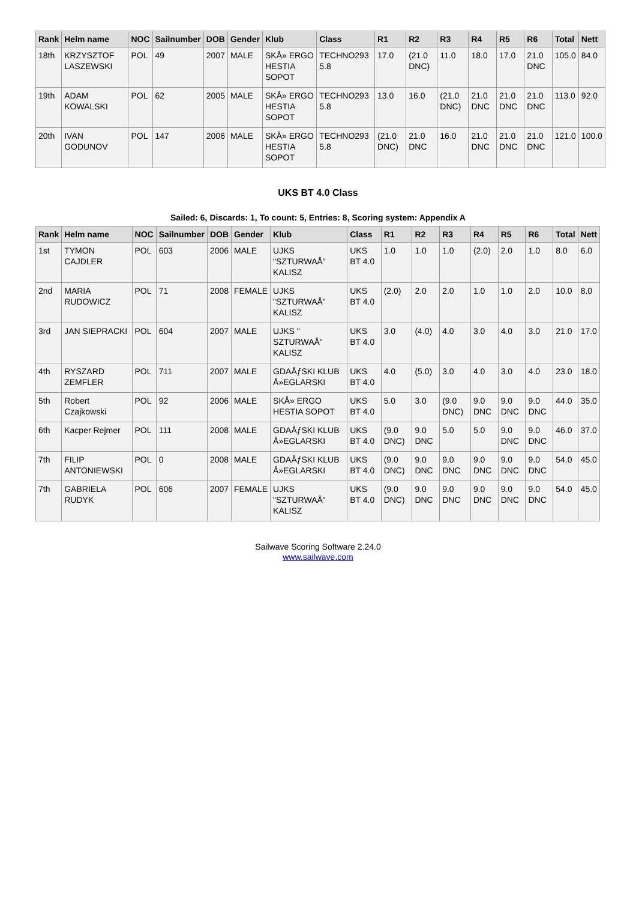| Rank | Helm name | NOC | Sailnumber | DOB | Gender | Klub | Class | R1 | R2 | R3 | R4 | R5 | R6 | Total | Nett |
| --- | --- | --- | --- | --- | --- | --- | --- | --- | --- | --- | --- | --- | --- | --- | --- |
| 18th | KRZYSZTOF LASZEWSKI | POL | 49 | 2007 | MALE | SKÅ» ERGO HESTIA SOPOT | TECHNO293 5.8 | 17.0 | (21.0 DNC) | 11.0 | 18.0 | 17.0 | 21.0 DNC | 105.0 | 84.0 |
| 19th | ADAM KOWALSKI | POL | 62 | 2005 | MALE | SKÅ» ERGO HESTIA SOPOT | TECHNO293 5.8 | 13.0 | 16.0 | (21.0 DNC) | 21.0 DNC | 21.0 DNC | 21.0 DNC | 113.0 | 92.0 |
| 20th | IVAN GODUNOV | POL | 147 | 2006 | MALE | SKÅ» ERGO HESTIA SOPOT | TECHNO293 5.8 | (21.0 DNC) | 21.0 DNC | 16.0 | 21.0 DNC | 21.0 DNC | 21.0 DNC | 121.0 | 100.0 |
UKS BT 4.0 Class
Sailed: 6, Discards: 1, To count: 5, Entries: 8, Scoring system: Appendix A
| Rank | Helm name | NOC | Sailnumber | DOB | Gender | Klub | Class | R1 | R2 | R3 | R4 | R5 | R6 | Total | Nett |
| --- | --- | --- | --- | --- | --- | --- | --- | --- | --- | --- | --- | --- | --- | --- | --- |
| 1st | TYMON CAJDLER | POL | 603 | 2006 | MALE | UJKS "SZTURWAÅ" KALISZ | UKS BT 4.0 | 1.0 | 1.0 | 1.0 | (2.0) | 2.0 | 1.0 | 8.0 | 6.0 |
| 2nd | MARIA RUDOWICZ | POL | 71 | 2008 | FEMALE | UJKS "SZTURWAÅ" KALISZ | UKS BT 4.0 | (2.0) | 2.0 | 2.0 | 1.0 | 1.0 | 2.0 | 10.0 | 8.0 |
| 3rd | JAN SIEPRACKI | POL | 604 | 2007 | MALE | UJKS " SZTURWAÅ" KALISZ | UKS BT 4.0 | 3.0 | (4.0) | 4.0 | 3.0 | 4.0 | 3.0 | 21.0 | 17.0 |
| 4th | RYSZARD ZEMFLER | POL | 711 | 2007 | MALE | GDAÅƒSKI KLUB Å»EGLARSKI | UKS BT 4.0 | 4.0 | (5.0) | 3.0 | 4.0 | 3.0 | 4.0 | 23.0 | 18.0 |
| 5th | Robert Czajkowski | POL | 92 | 2006 | MALE | SKÅ» ERGO HESTIA SOPOT | UKS BT 4.0 | 5.0 | 3.0 | (9.0 DNC) | 9.0 DNC | 9.0 DNC | 9.0 DNC | 44.0 | 35.0 |
| 6th | Kacper Rejmer | POL | 111 | 2008 | MALE | GDAÅƒSKI KLUB Å»EGLARSKI | UKS BT 4.0 | (9.0 DNC) | 9.0 DNC | 5.0 | 5.0 | 9.0 DNC | 9.0 DNC | 46.0 | 37.0 |
| 7th | FILIP ANTONIEWSKI | POL | 0 | 2008 | MALE | GDAÅƒSKI KLUB Å»EGLARSKI | UKS BT 4.0 | (9.0 DNC) | 9.0 DNC | 9.0 DNC | 9.0 DNC | 9.0 DNC | 9.0 DNC | 54.0 | 45.0 |
| 7th | GABRIELA RUDYK | POL | 606 | 2007 | FEMALE | UJKS "SZTURWAÅ" KALISZ | UKS BT 4.0 | (9.0 DNC) | 9.0 DNC | 9.0 DNC | 9.0 DNC | 9.0 DNC | 9.0 DNC | 54.0 | 45.0 |
Sailwave Scoring Software 2.24.0
www.sailwave.com